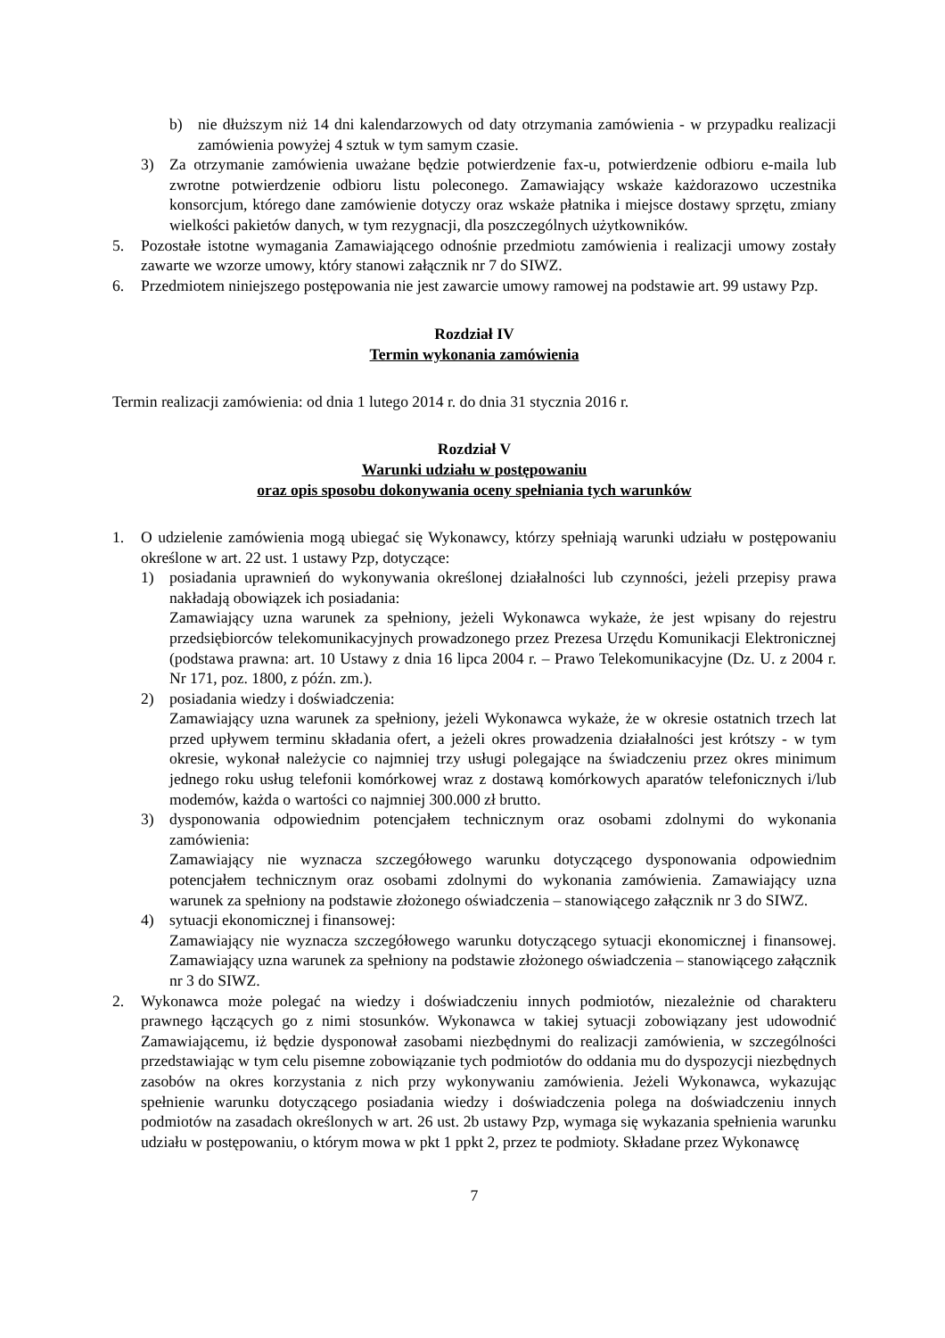b) nie dłuższym niż 14 dni kalendarzowych od daty otrzymania zamówienia - w przypadku realizacji zamówienia powyżej 4 sztuk w tym samym czasie.
3) Za otrzymanie zamówienia uważane będzie potwierdzenie fax-u, potwierdzenie odbioru e-maila lub zwrotne potwierdzenie odbioru listu poleconego. Zamawiający wskaże każdorazowo uczestnika konsorcjum, którego dane zamówienie dotyczy oraz wskaże płatnika i miejsce dostawy sprzętu, zmiany wielkości pakietów danych, w tym rezygnacji, dla poszczególnych użytkowników.
5. Pozostałe istotne wymagania Zamawiającego odnośnie przedmiotu zamówienia i realizacji umowy zostały zawarte we wzorze umowy, który stanowi załącznik nr 7 do SIWZ.
6. Przedmiotem niniejszego postępowania nie jest zawarcie umowy ramowej na podstawie art. 99 ustawy Pzp.
Rozdział IV
Termin wykonania zamówienia
Termin realizacji zamówienia: od dnia 1 lutego 2014 r. do dnia 31 stycznia 2016 r.
Rozdział V
Warunki udziału w postępowaniu
oraz opis sposobu dokonywania oceny spełniania tych warunków
1. O udzielenie zamówienia mogą ubiegać się Wykonawcy, którzy spełniają warunki udziału w postępowaniu określone w art. 22 ust. 1 ustawy Pzp, dotyczące:
1) posiadania uprawnień do wykonywania określonej działalności lub czynności, jeżeli przepisy prawa nakładają obowiązek ich posiadania:
Zamawiający uzna warunek za spełniony, jeżeli Wykonawca wykaże, że jest wpisany do rejestru przedsiębiorców telekomunikacyjnych prowadzonego przez Prezesa Urzędu Komunikacji Elektronicznej (podstawa prawna: art. 10 Ustawy z dnia 16 lipca 2004 r. – Prawo Telekomunikacyjne (Dz. U. z 2004 r. Nr 171, poz. 1800, z późn. zm.).
2) posiadania wiedzy i doświadczenia:
Zamawiający uzna warunek za spełniony, jeżeli Wykonawca wykaże, że w okresie ostatnich trzech lat przed upływem terminu składania ofert, a jeżeli okres prowadzenia działalności jest krótszy - w tym okresie, wykonał należycie co najmniej trzy usługi polegające na świadczeniu przez okres minimum jednego roku usług telefonii komórkowej wraz z dostawą komórkowych aparatów telefonicznych i/lub modemów, każda o wartości co najmniej 300.000 zł brutto.
3) dysponowania odpowiednim potencjałem technicznym oraz osobami zdolnymi do wykonania zamówienia:
Zamawiający nie wyznacza szczegółowego warunku dotyczącego dysponowania odpowiednim potencjałem technicznym oraz osobami zdolnymi do wykonania zamówienia. Zamawiający uzna warunek za spełniony na podstawie złożonego oświadczenia – stanowiącego załącznik nr 3 do SIWZ.
4) sytuacji ekonomicznej i finansowej:
Zamawiający nie wyznacza szczegółowego warunku dotyczącego sytuacji ekonomicznej i finansowej. Zamawiający uzna warunek za spełniony na podstawie złożonego oświadczenia – stanowiącego załącznik nr 3 do SIWZ.
2. Wykonawca może polegać na wiedzy i doświadczeniu innych podmiotów, niezależnie od charakteru prawnego łączących go z nimi stosunków. Wykonawca w takiej sytuacji zobowiązany jest udowodnić Zamawiającemu, iż będzie dysponował zasobami niezbędnymi do realizacji zamówienia, w szczególności przedstawiając w tym celu pisemne zobowiązanie tych podmiotów do oddania mu do dyspozycji niezbędnych zasobów na okres korzystania z nich przy wykonywaniu zamówienia. Jeżeli Wykonawca, wykazując spełnienie warunku dotyczącego posiadania wiedzy i doświadczenia polega na doświadczeniu innych podmiotów na zasadach określonych w art. 26 ust. 2b ustawy Pzp, wymaga się wykazania spełnienia warunku udziału w postępowaniu, o którym mowa w pkt 1 ppkt 2, przez te podmioty. Składane przez Wykonawcę
7